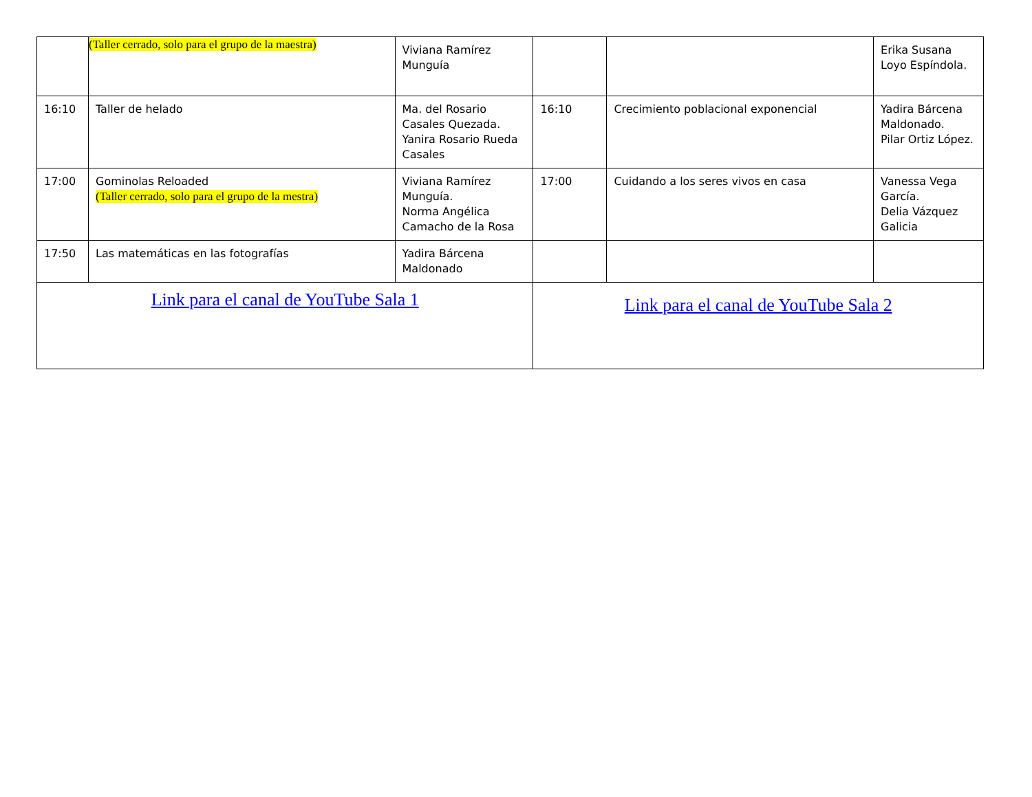| | (Taller cerrado, solo para el grupo de la maestra) | Viviana Ramírez Munguía | | | Erika Susana Loyo Espíndola. |
| 16:10 | Taller de helado | Ma. del Rosario Casales Quezada. Yanira Rosario Rueda Casales | 16:10 | Crecimiento poblacional exponencial | Yadira Bárcena Maldonado. Pilar Ortiz López. |
| 17:00 | Gominolas Reloaded (Taller cerrado, solo para el grupo de la mestra) | Viviana Ramírez Munguía. Norma Angélica Camacho de la Rosa | 17:00 | Cuidando a los seres vivos en casa | Vanessa Vega García. Delia Vázquez Galicia |
| 17:50 | Las matemáticas en las fotografías | Yadira Bárcena Maldonado | | | |
| Link para el canal de YouTube Sala 1 | | | Link para el canal de YouTube Sala 2 | | |